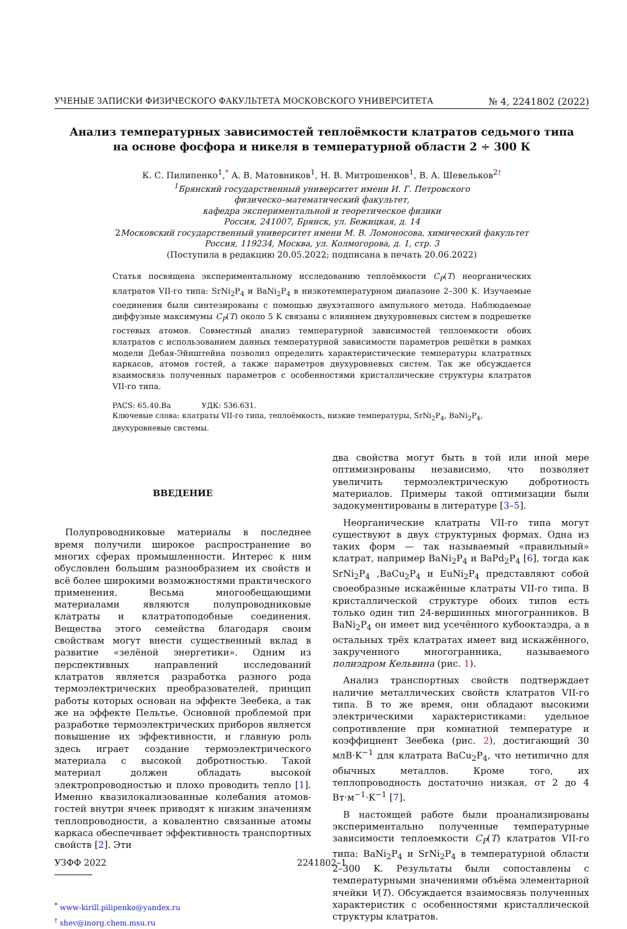УЧЕНЫЕ ЗАПИСКИ ФИЗИЧЕСКОГО ФАКУЛЬТЕТА МОСКОВСКОГО УНИВЕРСИТЕТА № 4, 2241802 (2022)
Анализ температурных зависимостей теплоёмкости клатратов седьмого типа
на основе фосфора и никеля в температурной области 2 ÷ 300 К
К. С. Пилипенко<sup>1</sup>,<sup>*</sup> А. В. Матовников<sup>1</sup>, Н. В. Митрошенков<sup>1</sup>, В. А. Шевельков<sup>2</sup><sup>†</sup>
<sup>1</sup> Брянский государственный университет имени И. Г. Петровского
физическо–математический факультет,
кафедра экспериментальной и теоретическое физики
Россия, 241007, Брянск, ул. Бежицкая, д. 14
2Московский государственный университет имени М. В. Ломоносова, химический факультет
Россия, 119234, Москва, ул. Колмогорова, д. 1, стр. 3
(Поступила в редакцию 20.05.2022; подписана в печать 20.06.2022)
Статья посвящена экспериментальному исследованию теплоёмкости C<sub>P</sub>(T) неорганических клатратов VII-го типа: SrNi<sub>2</sub>P<sub>4</sub> и BaNi<sub>2</sub>P<sub>4</sub> в низкотемпературном диапазоне 2–300 K. Изучаемые соединения были синтезированы с помощью двухэтапного ампульного метода. Наблюдаемые диффузные максимумы C<sub>P</sub>(T) около 5 K связаны с влиянием двухуровневых систем в подрешетке гостевых атомов. Совместный анализ температурной зависимостей теплоемкости обоих клатратов с использованием данных температурной зависимости параметров решётки в рамках модели Дебая-Эйнштейна позволил определить характеристические температуры клатратных каркасов, атомов гостей, а также параметров двухуровневых систем. Так же обсуждается взаимосвязь полученных параметров с особенностями кристаллические структуры клатратов VII-го типа.
PACS: 65.40.Ba УДК: 536.631.
Ключевые слова: клатраты VII-го типа, теплоёмкость, низкие температуры, SrNi<sub>2</sub>P<sub>4</sub>, BaNi<sub>2</sub>P<sub>4</sub>, двухуровневые системы.
ВВЕДЕНИЕ
Полупроводниковые материалы в последнее время получили широкое распространение во многих сферах промышленности. Интерес к ним обусловлен большим разнообразием их свойств и всё более широкими возможностями практического применения. Весьма многообещающими материалами являются полупроводниковые клатраты и клатратоподобные соединения. Вещества этого семейства благодаря своим свойствам могут внести существенный вклад в развитие «зелёной энергетики». Одним из перспективных направлений исследований клатратов является разработка разного рода термоэлектрических преобразователей, принцип работы которых основан на эффекте Зеебека, а так же на эффекте Пельтье. Основной проблемой при разработке термоэлектрических приборов является повышение их эффективности, и главную роль здесь играет создание термоэлектрического материала с высокой добротностью. Такой материал должен обладать высокой электропроводностью и плохо проводить тепло [1]. Именно квазилокализованные колебания атомов-гостей внутри ячеек приводят к низким значениям теплопроводности, а ковалентно связанные атомы каркаса обеспечивает эффективность транспортных свойств [2]. Эти
<sup>*</sup> www-kirill.pilipenko@yandex.ru
<sup>†</sup> shev@inorg.chem.msu.ru
два свойства могут быть в той или иной мере оптимизированы независимо, что позволяет увеличить термоэлектрическую добротность материалов. Примеры такой оптимизации были задокументированы в литературе [3–5].
Неорганические клатраты VII-го типа могут существуют в двух структурных формах. Одна из таких форм — так называемый «правильный» клатрат, например BaNi<sub>2</sub>P<sub>4</sub> и BaPd<sub>2</sub>P<sub>4</sub> [6], тогда как SrNi<sub>2</sub>P<sub>4</sub> ,BaCu<sub>2</sub>P<sub>4</sub> и EuNi<sub>2</sub>P<sub>4</sub> представляют собой своеобразные искажённые клатраты VII-го типа. В кристаллической структуре обоих типов есть только один тип 24-вершинных многогранников. В BaNi<sub>2</sub>P<sub>4</sub> он имеет вид усечённого кубооктаэдра, а в остальных трёх клатратах имеет вид искажённого, закрученного многогранника, называемого полиэдром Кельвина (рис. 1).
Анализ транспортных свойств подтверждает наличие металлических свойств клатратов VII-го типа. В то же время, они обладают высокими электрическими характеристиками: удельное сопротивление при комнатной температуре и коэффициент Зеебека (рис. 2), достигающий 30 млВ·K<sup>−1</sup> для клатрата BaCu<sub>2</sub>P<sub>4</sub>, что нетипично для обычных металлов. Кроме того, их теплопроводность достаточно низкая, от 2 до 4 Вт·м<sup>−1</sup>·K<sup>−1</sup> [7].
В настоящей работе были проанализированы экспериментально полученные температурные зависимости теплоемкости C<sub>P</sub>(T) клатратов VII-го типа: BaNi<sub>2</sub>P<sub>4</sub> и SrNi<sub>2</sub>P<sub>4</sub> в температурной области 2–300 K. Результаты были сопоставлены с температурными значениями объёма элементарной ячейки V(T). Обсуждается взаимосвязь полученных характеристик с особенностями кристаллической структуры клатратов.
УЗФФ 2022 2241802–1